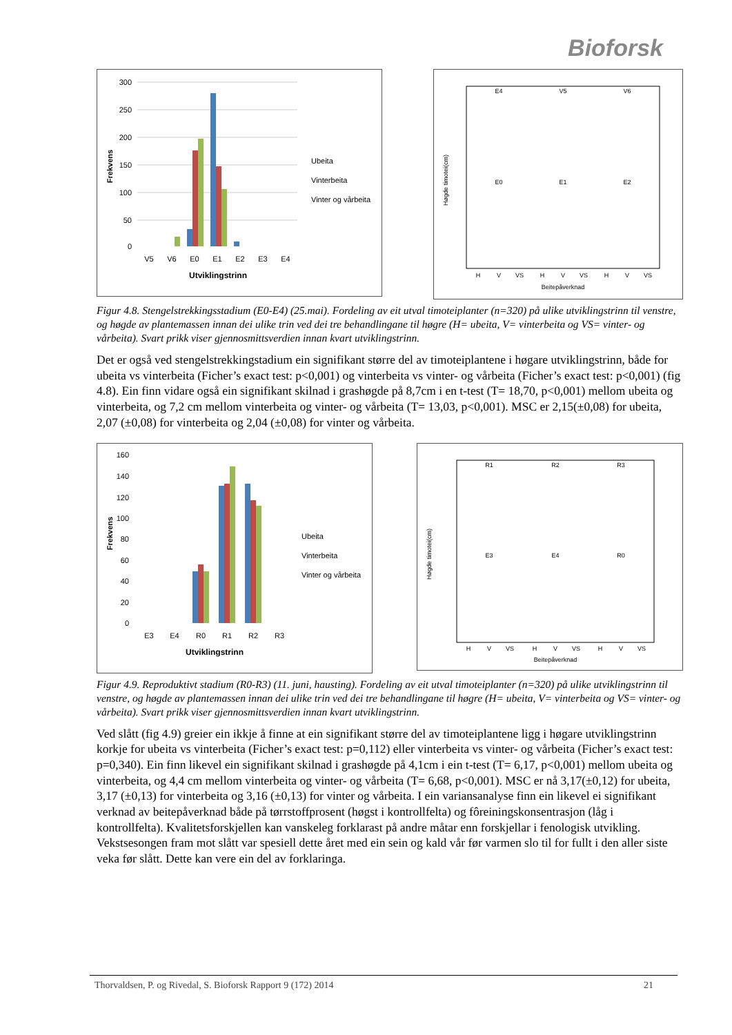Bioforsk
300
250
200
150
100
50
0
V5
V6
E0
E1
E2
E3
E4
Utviklingstrinn
Frekvens
Ubeita
Vinterbeita
Vinter og vårbeita
E4
V5
V6
E0
E1
E2
H
V
VS
H
V
VS
H
V
VS
Beitepåverknad
Høgde timotei(cm)
Figur 4.8. Stengelstrekkingsstadium (E0-E4) (25.mai). Fordeling av eit utval timoteiplanter (n=320) på ulike utviklingstrinn til venstre, og høgde av plantemassen innan dei ulike trin ved dei tre behandlingane til høgre (H= ubeita, V= vinterbeita og VS= vinter- og vårbeita). Svart prikk viser gjennosmittsverdien innan kvart utviklingstrinn.
Det er også ved stengelstrekkingstadium ein signifikant større del av timoteiplantene i høgare utviklingstrinn, både for ubeita vs vinterbeita (Ficher’s exact test: p<0,001) og vinterbeita vs vinter- og vårbeita (Ficher’s exact test: p<0,001) (fig 4.8). Ein finn vidare også ein signifikant skilnad i grashøgde på 8,7cm i en t-test (T= 18,70, p<0,001) mellom ubeita og vinterbeita, og 7,2 cm mellom vinterbeita og vinter- og vårbeita (T= 13,03, p<0,001). MSC er 2,15(±0,08) for ubeita, 2,07 (±0,08) for vinterbeita og 2,04 (±0,08) for vinter og vårbeita.
160
140
120
100
80
60
40
20
0
E3
E4
R0
R1
R2
R3
Utviklingstrinn
Frekvens
Ubeita
Vinterbeita
Vinter og vårbeita
R1
R2
R3
E3
E4
R0
H
V
VS
H
V
VS
H
V
VS
Beitepåverknad
Høgde timotei(cm)
Figur 4.9. Reproduktivt stadium (R0-R3) (11. juni, hausting). Fordeling av eit utval timoteiplanter (n=320) på ulike utviklingstrinn til venstre, og høgde av plantemassen innan dei ulike trin ved dei tre behandlingane til høgre (H= ubeita, V= vinterbeita og VS= vinter- og vårbeita). Svart prikk viser gjennosmittsverdien innan kvart utviklingstrinn.
Ved slått (fig 4.9) greier ein ikkje å finne at ein signifikant større del av timoteiplantene ligg i høgare utviklingstrinn korkje for ubeita vs vinterbeita (Ficher’s exact test: p=0,112) eller vinterbeita vs vinter- og vårbeita (Ficher’s exact test: p=0,340). Ein finn likevel ein signifikant skilnad i grashøgde på 4,1cm i ein t-test (T= 6,17, p<0,001) mellom ubeita og vinterbeita, og 4,4 cm mellom vinterbeita og vinter- og vårbeita (T= 6,68, p<0,001). MSC er nå 3,17(±0,12) for ubeita, 3,17 (±0,13) for vinterbeita og 3,16 (±0,13) for vinter og vårbeita. I ein variansanalyse finn ein likevel ei signifikant verknad av beitepåverknad både på tørrstoffprosent (høgst i kontrollfelta) og fôreiningskonsentrasjon (låg i kontrollfelta). Kvalitetsforskjellen kan vanskeleg forklarast på andre måtar enn forskjellar i fenologisk utvikling. Vekstsesongen fram mot slått var spesiell dette året med ein sein og kald vår før varmen slo til for fullt i den aller siste veka før slått. Dette kan vere ein del av forklaringa.
Thorvaldsen, P. og Rivedal, S. Bioforsk Rapport 9 (172) 2014 21